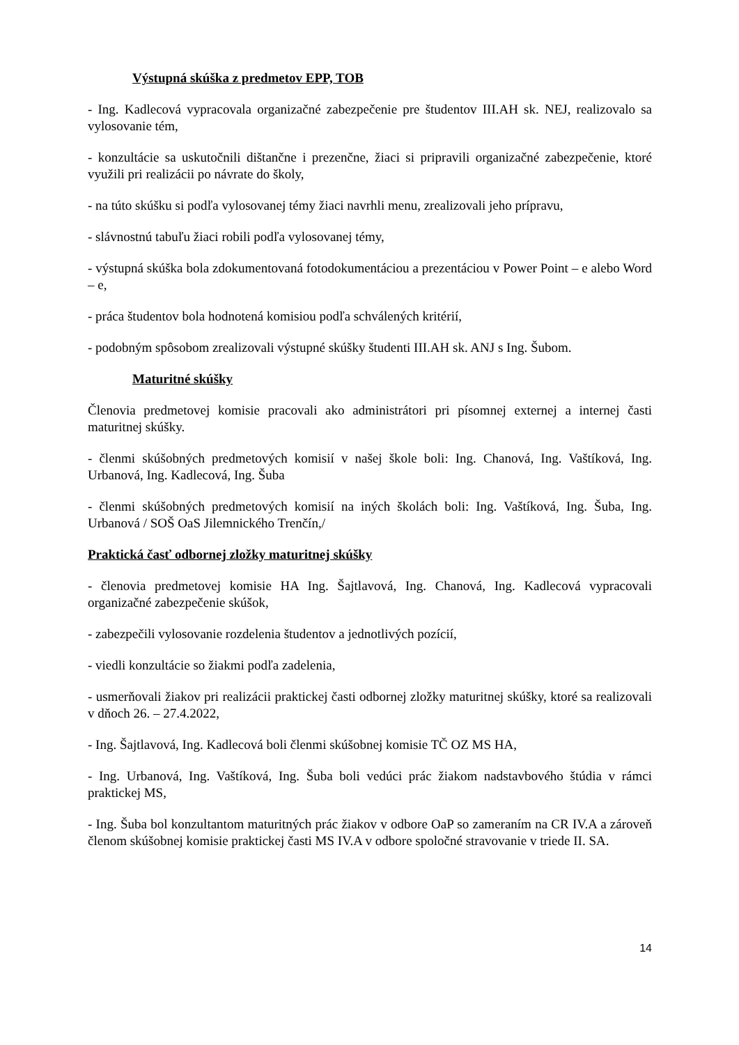Výstupná skúška z predmetov EPP, TOB
- Ing. Kadlecová vypracovala organizačné zabezpečenie pre študentov III.AH sk. NEJ, realizovalo sa vylosovanie tém,
- konzultácie sa uskutočnili dištančne i prezenčne, žiaci si pripravili organizačné zabezpečenie, ktoré využili pri realizácii po návrate do školy,
- na túto skúšku si podľa vylosovanej témy žiaci navrhli menu, zrealizovali jeho prípravu,
- slávnostnú tabuľu žiaci robili podľa vylosovanej témy,
- výstupná skúška bola zdokumentovaná fotodokumentáciou a prezentáciou v Power Point – e alebo Word – e,
- práca študentov bola hodnotená komisiou podľa schválených kritérií,
- podobným spôsobom zrealizovali výstupné skúšky študenti III.AH sk. ANJ s Ing. Šubom.
Maturitné skúšky
Členovia predmetovej komisie pracovali ako administrátori pri písomnej externej a internej časti maturitnej skúšky.
- členmi skúšobných predmetových komisií v našej škole boli: Ing. Chanová, Ing. Vaštíková, Ing. Urbanová, Ing. Kadlecová, Ing. Šuba
- členmi skúšobných predmetových komisií na iných školách boli: Ing. Vaštíková, Ing. Šuba, Ing. Urbanová / SOŠ OaS Jilemnického Trenčín,/
Praktická časť odbornej zložky maturitnej skúšky
- členovia predmetovej komisie HA Ing. Šajtlavová, Ing. Chanová, Ing. Kadlecová vypracovali organizačné zabezpečenie skúšok,
- zabezpečili vylosovanie rozdelenia študentov a jednotlivých pozícií,
- viedli konzultácie so žiakmi podľa zadelenia,
- usmerňovali žiakov pri realizácii praktickej časti odbornej zložky maturitnej skúšky, ktoré sa realizovali v dňoch 26. – 27.4.2022,
- Ing. Šajtlavová, Ing. Kadlecová boli členmi skúšobnej komisie TČ OZ MS HA,
- Ing. Urbanová, Ing. Vaštíková, Ing. Šuba boli vedúci prác žiakom nadstavbového štúdia v rámci praktickej MS,
- Ing. Šuba bol konzultantom maturitných prác žiakov v odbore OaP so zameraním na CR IV.A a zároveň členom skúšobnej komisie praktickej časti MS IV.A v odbore spoločné stravovanie v triede II. SA.
14